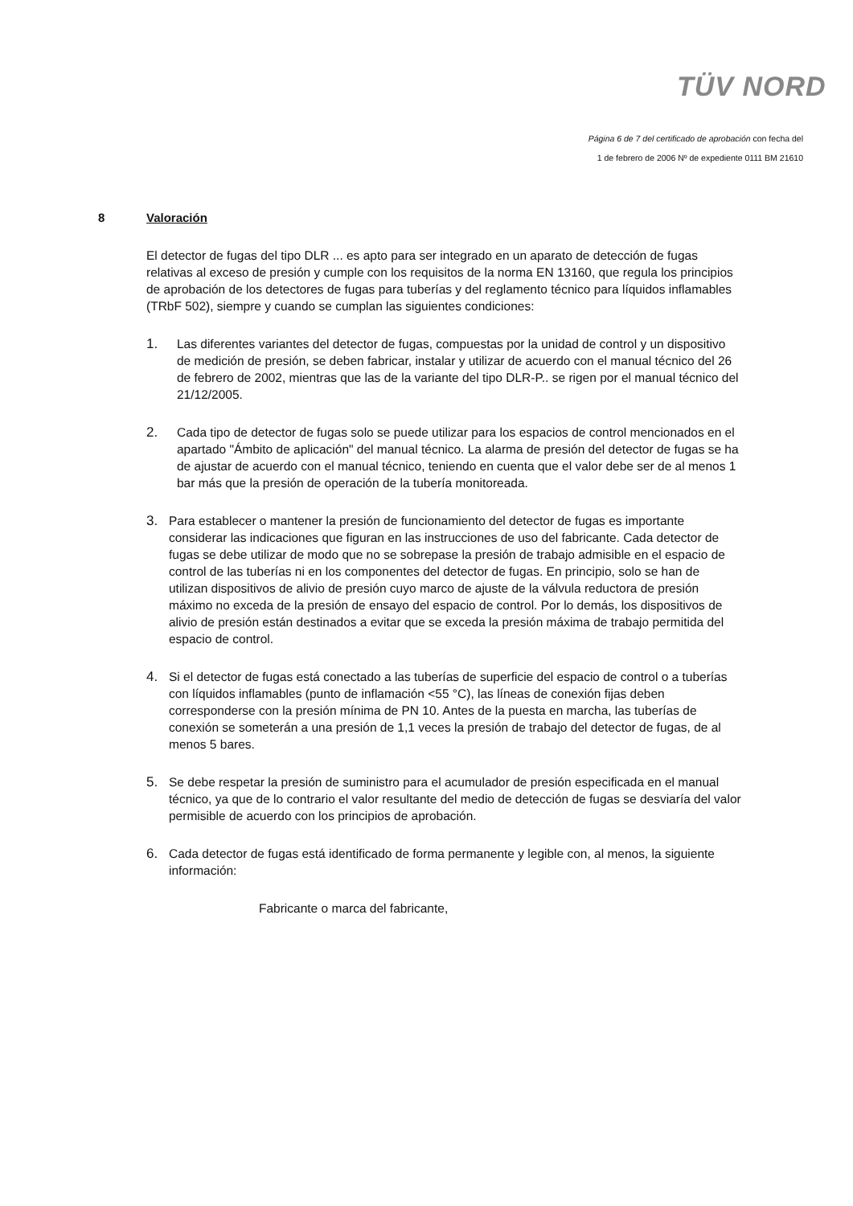TÜV NORD
Página 6 de 7 del certificado de aprobación con fecha del
1 de febrero de 2006 Nº de expediente 0111 BM 21610
8 Valoración
El detector de fugas del tipo DLR ... es apto para ser integrado en un aparato de detección de fugas relativas al exceso de presión y cumple con los requisitos de la norma EN 13160, que regula los principios de aprobación de los detectores de fugas para tuberías y del reglamento técnico para líquidos inflamables (TRbF 502), siempre y cuando se cumplan las siguientes condiciones:
1. Las diferentes variantes del detector de fugas, compuestas por la unidad de control y un dispositivo de medición de presión, se deben fabricar, instalar y utilizar de acuerdo con el manual técnico del 26 de febrero de 2002, mientras que las de la variante del tipo DLR-P.. se rigen por el manual técnico del 21/12/2005.
2. Cada tipo de detector de fugas solo se puede utilizar para los espacios de control mencionados en el apartado "Ámbito de aplicación" del manual técnico. La alarma de presión del detector de fugas se ha de ajustar de acuerdo con el manual técnico, teniendo en cuenta que el valor debe ser de al menos 1 bar más que la presión de operación de la tubería monitoreada.
3. Para establecer o mantener la presión de funcionamiento del detector de fugas es importante considerar las indicaciones que figuran en las instrucciones de uso del fabricante. Cada detector de fugas se debe utilizar de modo que no se sobrepase la presión de trabajo admisible en el espacio de control de las tuberías ni en los componentes del detector de fugas. En principio, solo se han de utilizan dispositivos de alivio de presión cuyo marco de ajuste de la válvula reductora de presión máximo no exceda de la presión de ensayo del espacio de control. Por lo demás, los dispositivos de alivio de presión están destinados a evitar que se exceda la presión máxima de trabajo permitida del espacio de control.
4. Si el detector de fugas está conectado a las tuberías de superficie del espacio de control o a tuberías con líquidos inflamables (punto de inflamación <55 °C), las líneas de conexión fijas deben corresponderse con la presión mínima de PN 10. Antes de la puesta en marcha, las tuberías de conexión se someterán a una presión de 1,1 veces la presión de trabajo del detector de fugas, de al menos 5 bares.
5. Se debe respetar la presión de suministro para el acumulador de presión especificada en el manual técnico, ya que de lo contrario el valor resultante del medio de detección de fugas se desviaría del valor permisible de acuerdo con los principios de aprobación.
6. Cada detector de fugas está identificado de forma permanente y legible con, al menos, la siguiente información:
Fabricante o marca del fabricante,